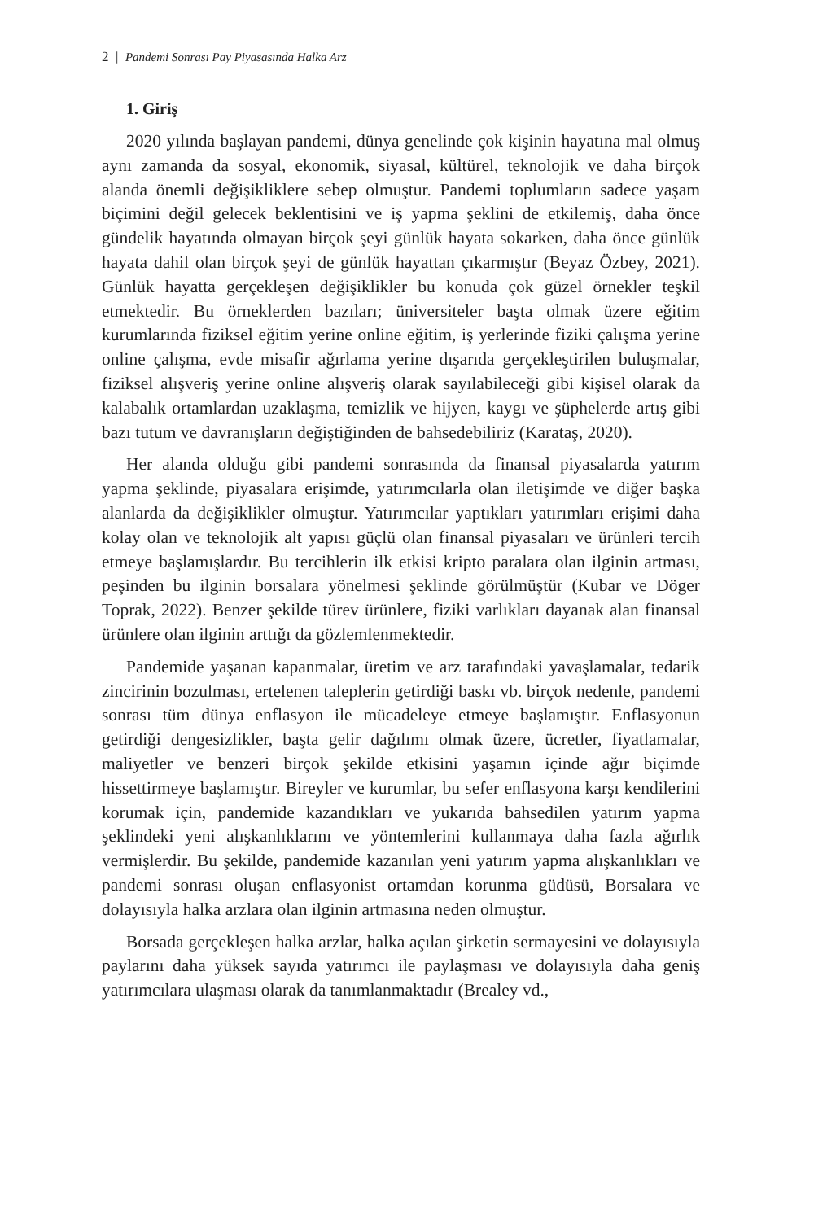2 | Pandemi Sonrası Pay Piyasasında Halka Arz
1. Giriş
2020 yılında başlayan pandemi, dünya genelinde çok kişinin hayatına mal olmuş aynı zamanda da sosyal, ekonomik, siyasal, kültürel, teknolojik ve daha birçok alanda önemli değişikliklere sebep olmuştur. Pandemi toplumların sadece yaşam biçimini değil gelecek beklentisini ve iş yapma şeklini de etkilemiş, daha önce gündelik hayatında olmayan birçok şeyi günlük hayata sokarken, daha önce günlük hayata dahil olan birçok şeyi de günlük hayattan çıkarmıştır (Beyaz Özbey, 2021). Günlük hayatta gerçekleşen değişiklikler bu konuda çok güzel örnekler teşkil etmektedir. Bu örneklerden bazıları; üniversiteler başta olmak üzere eğitim kurumlarında fiziksel eğitim yerine online eğitim, iş yerlerinde fiziki çalışma yerine online çalışma, evde misafir ağırlama yerine dışarıda gerçekleştirilen buluşmalar, fiziksel alışveriş yerine online alışveriş olarak sayılabileceği gibi kişisel olarak da kalabalık ortamlardan uzaklaşma, temizlik ve hijyen, kaygı ve şüphelerde artış gibi bazı tutum ve davranışların değiştiğinden de bahsedebiliriz (Karataş, 2020).
Her alanda olduğu gibi pandemi sonrasında da finansal piyasalarda yatırım yapma şeklinde, piyasalara erişimde, yatırımcılarla olan iletişimde ve diğer başka alanlarda da değişiklikler olmuştur. Yatırımcılar yaptıkları yatırımları erişimi daha kolay olan ve teknolojik alt yapısı güçlü olan finansal piyasaları ve ürünleri tercih etmeye başlamışlardır. Bu tercihlerin ilk etkisi kripto paralara olan ilginin artması, peşinden bu ilginin borsalara yönelmesi şeklinde görülmüştür (Kubar ve Döger Toprak, 2022). Benzer şekilde türev ürünlere, fiziki varlıkları dayanak alan finansal ürünlere olan ilginin arttığı da gözlemlenmektedir.
Pandemide yaşanan kapanmalar, üretim ve arz tarafındaki yavaşlamalar, tedarik zincirinin bozulması, ertelenen taleplerin getirdiği baskı vb. birçok nedenle, pandemi sonrası tüm dünya enflasyon ile mücadeleye etmeye başlamıştır. Enflasyonun getirdiği dengesizlikler, başta gelir dağılımı olmak üzere, ücretler, fiyatlamalar, maliyetler ve benzeri birçok şekilde etkisini yaşamın içinde ağır biçimde hissettirmeye başlamıştır. Bireyler ve kurumlar, bu sefer enflasyona karşı kendilerini korumak için, pandemide kazandıkları ve yukarıda bahsedilen yatırım yapma şeklindeki yeni alışkanlıklarını ve yöntemlerini kullanmaya daha fazla ağırlık vermişlerdir. Bu şekilde, pandemide kazanılan yeni yatırım yapma alışkanlıkları ve pandemi sonrası oluşan enflasyonist ortamdan korunma güdüsü, Borsalara ve dolayısıyla halka arzlara olan ilginin artmasına neden olmuştur.
Borsada gerçekleşen halka arzlar, halka açılan şirketin sermayesini ve dolayısıyla paylarını daha yüksek sayıda yatırımcı ile paylaşması ve dolayısıyla daha geniş yatırımcılara ulaşması olarak da tanımlanmaktadır (Brealey vd.,